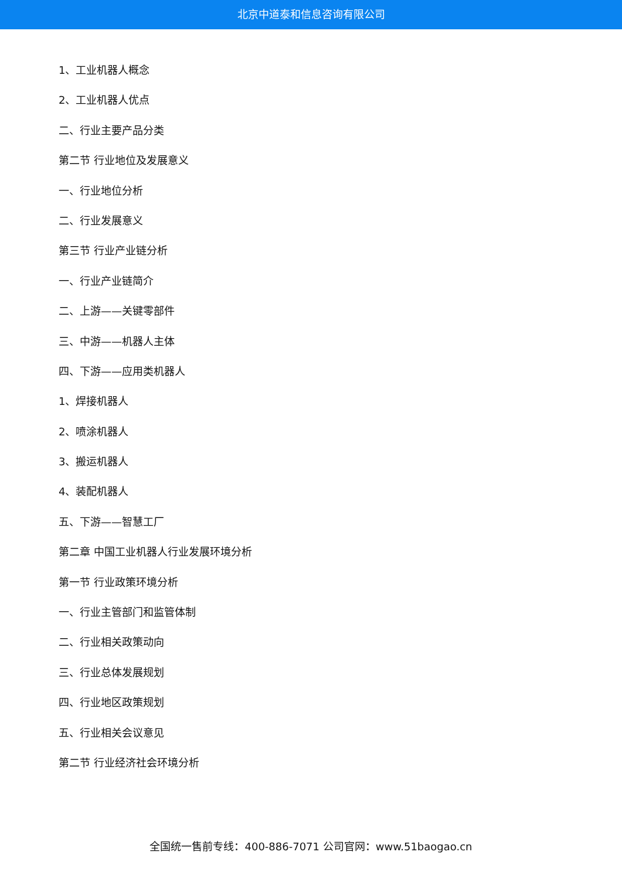北京中道泰和信息咨询有限公司
1、工业机器人概念
2、工业机器人优点
二、行业主要产品分类
第二节 行业地位及发展意义
一、行业地位分析
二、行业发展意义
第三节 行业产业链分析
一、行业产业链简介
二、上游——关键零部件
三、中游——机器人主体
四、下游——应用类机器人
1、焊接机器人
2、喷涂机器人
3、搬运机器人
4、装配机器人
五、下游——智慧工厂
第二章 中国工业机器人行业发展环境分析
第一节 行业政策环境分析
一、行业主管部门和监管体制
二、行业相关政策动向
三、行业总体发展规划
四、行业地区政策规划
五、行业相关会议意见
第二节 行业经济社会环境分析
全国统一售前专线：400-886-7071 公司官网：www.51baogao.cn